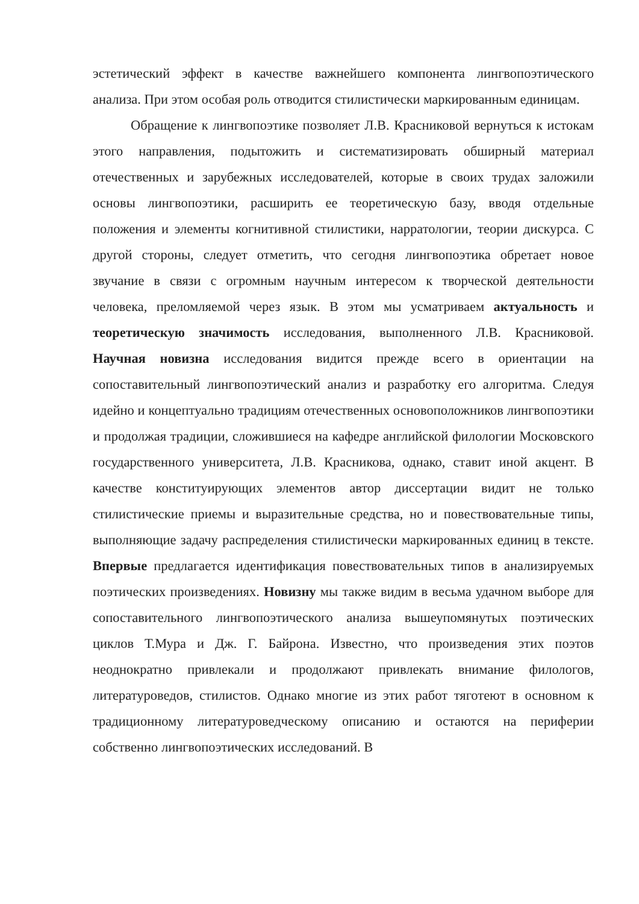эстетический эффект в качестве важнейшего компонента лингвопоэтического анализа. При этом особая роль отводится стилистически маркированным единицам.
Обращение к лингвопоэтике позволяет Л.В. Красниковой вернуться к истокам этого направления, подытожить и систематизировать обширный материал отечественных и зарубежных исследователей, которые в своих трудах заложили основы лингвопоэтики, расширить ее теоретическую базу, вводя отдельные положения и элементы когнитивной стилистики, нарратологии, теории дискурса. С другой стороны, следует отметить, что сегодня лингвопоэтика обретает новое звучание в связи с огромным научным интересом к творческой деятельности человека, преломляемой через язык. В этом мы усматриваем актуальность и теоретическую значимость исследования, выполненного Л.В. Красниковой. Научная новизна исследования видится прежде всего в ориентации на сопоставительный лингвопоэтический анализ и разработку его алгоритма. Следуя идейно и концептуально традициям отечественных основоположников лингвопоэтики и продолжая традиции, сложившиеся на кафедре английской филологии Московского государственного университета, Л.В. Красникова, однако, ставит иной акцент. В качестве конституирующих элементов автор диссертации видит не только стилистические приемы и выразительные средства, но и повествовательные типы, выполняющие задачу распределения стилистически маркированных единиц в тексте. Впервые предлагается идентификация повествовательных типов в анализируемых поэтических произведениях. Новизну мы также видим в весьма удачном выборе для сопоставительного лингвопоэтического анализа вышеупомянутых поэтических циклов Т.Мура и Дж. Г. Байрона. Известно, что произведения этих поэтов неоднократно привлекали и продолжают привлекать внимание филологов, литературоведов, стилистов. Однако многие из этих работ тяготеют в основном к традиционному литературоведческому описанию и остаются на периферии собственно лингвопоэтических исследований. В